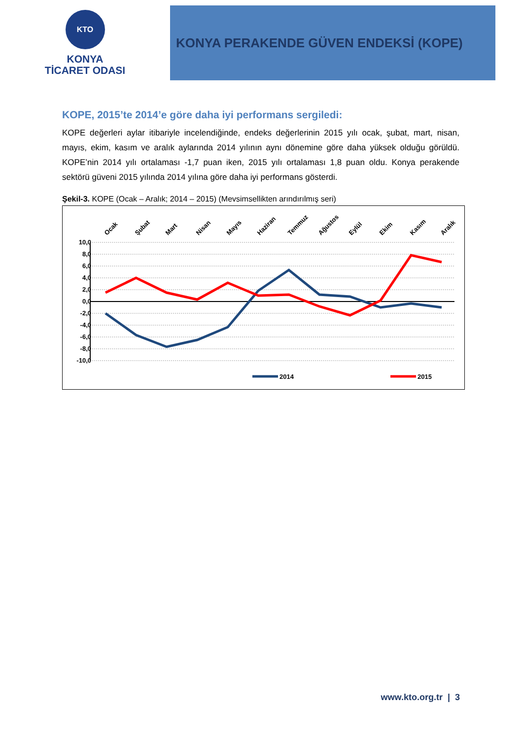KTO
KONYA
TİCARET ODASI
KONYA PERAKENDE GÜVEN ENDEKSİ (KOPE)
KOPE, 2015’te 2014’e göre daha iyi performans sergiledi:
KOPE değerleri aylar itibariyle incelendiğinde, endeks değerlerinin 2015 yılı ocak, şubat, mart, nisan, mayıs, ekim, kasım ve aralık aylarında 2014 yılının aynı dönemine göre daha yüksek olduğu görüldü. KOPE’nin 2014 yılı ortalaması -1,7 puan iken, 2015 yılı ortalaması 1,8 puan oldu. Konya perakende sektörü güveni 2015 yılında 2014 yılına göre daha iyi performans gösterdi.
Şekil-3. KOPE (Ocak – Aralık; 2014 – 2015) (Mevsimsellikten arındırılmış seri)
10,0
8,0
6,0
4,0
2,0
0,0
-2,0
-4,0
-6,0
-8,0
-10,0
Ocak
Şubat
Mart
Nisan
Mayıs
Haziran
Temmuz
Ağustos
Eylül
Ekim
Kasım
Aralık
2014
2015
www.kto.org.tr | 3